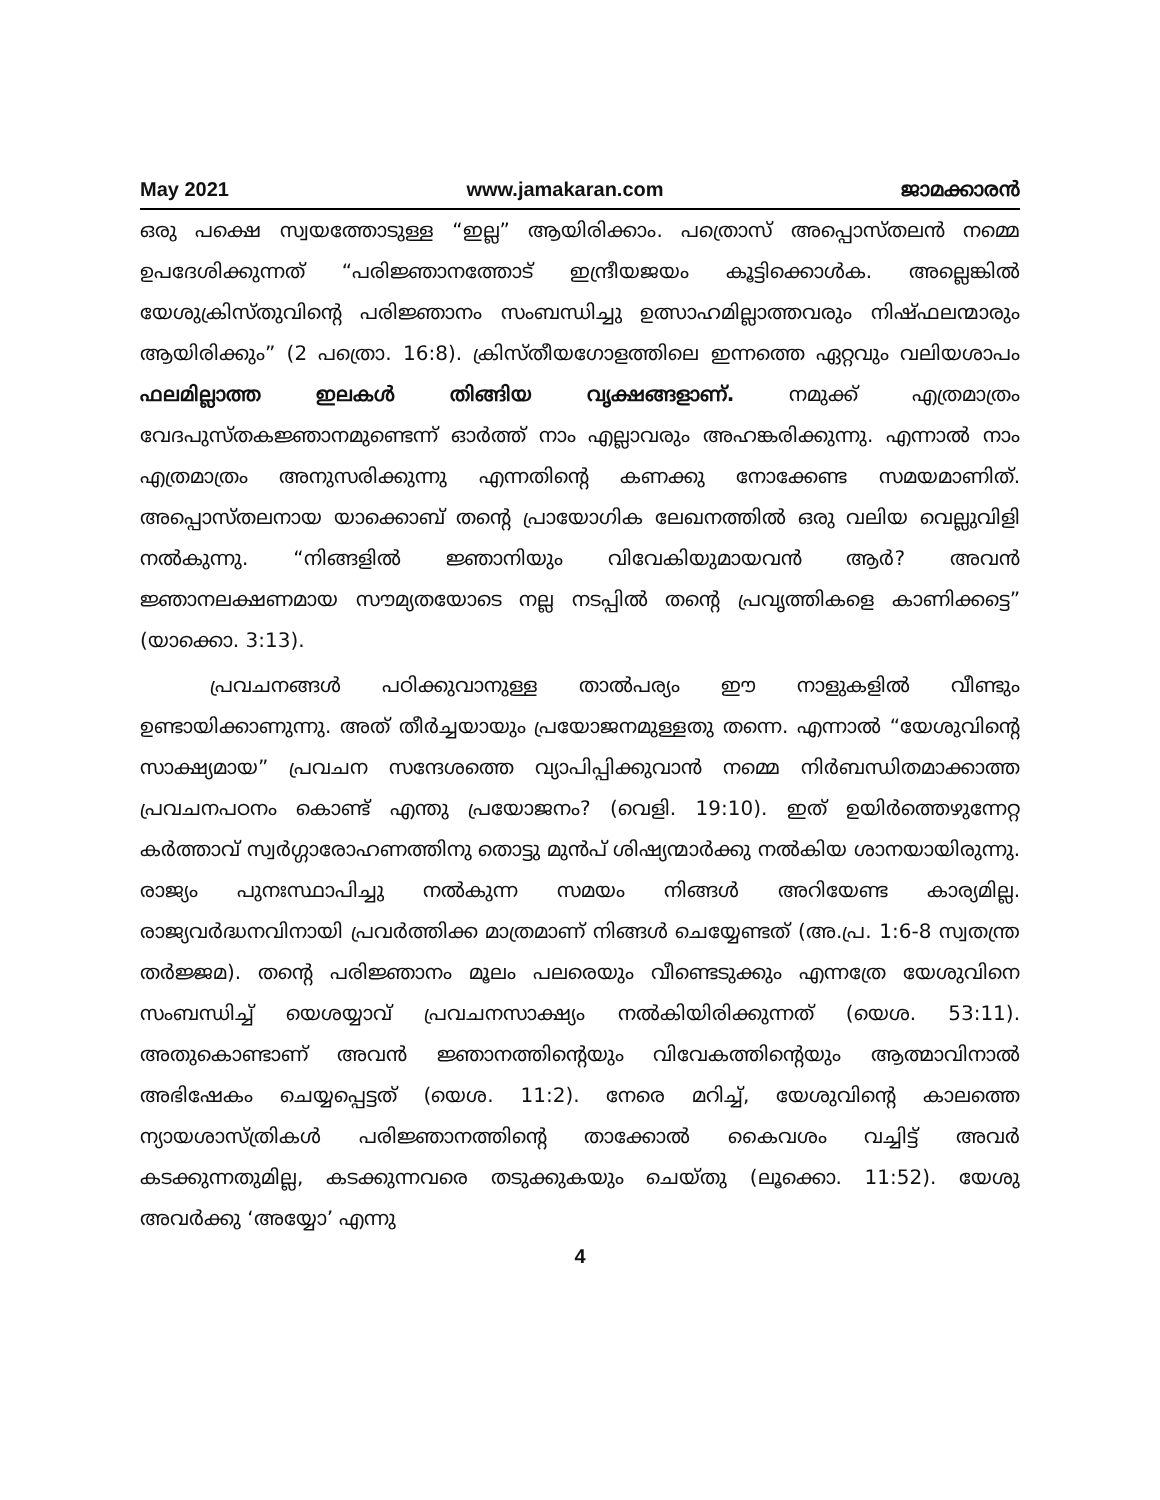May 2021 www.jamakaran.com ജാമക്കാരൻ
ഒരു പക്ഷെ സ്വയത്തോടുള്ള “ഇല്ല” ആയിരിക്കാം. പത്രൊസ് അപ്പൊസ്തലൻ നമ്മെ ഉപദേശിക്കുന്നത് “പരിജ്ഞാനത്തോട് ഇന്ദ്രീയജയം കൂട്ടിക്കൊൾക. അല്ലെങ്കിൽ യേശുക്രിസ്തുവിന്റെ പരിജ്ഞാനം സംബന്ധിച്ചു ഉത്സാഹമില്ലാത്തവരും നിഷ്ഫലന്മാരും ആയിരിക്കും” (2 പത്രൊ. 16:8). ക്രിസ്തീയഗോളത്തിലെ ഇന്നത്തെ ഏറ്റവും വലിയശാപം ഫലമില്ലാത്ത ഇലകൾ തിങ്ങിയ വൃക്ഷങ്ങളാണ്. നമുക്ക് എത്രമാത്രം വേദപുസ്തകജ്ഞാനമുണ്ടെന്ന് ഓർത്ത് നാം എല്ലാവരും അഹങ്കരിക്കുന്നു. എന്നാൽ നാം എത്രമാത്രം അനുസരിക്കുന്നു എന്നതിന്റെ കണക്കു നോക്കേണ്ട സമയമാണിത്. അപ്പൊസ്തലനായ യാക്കൊബ് തന്റെ പ്രായോഗിക ലേഖനത്തിൽ ഒരു വലിയ വെല്ലുവിളി നൽകുന്നു. “നിങ്ങളിൽ ജ്ഞാനിയും വിവേകിയുമായവൻ ആർ? അവൻ ജ്ഞാനലക്ഷണമായ സൗമ്യതയോടെ നല്ല നടപ്പിൽ തന്റെ പ്രവൃത്തികളെ കാണിക്കട്ടെ” (യാക്കൊ. 3:13).
പ്രവചനങ്ങൾ പഠിക്കുവാനുള്ള താൽപര്യം ഈ നാളുകളിൽ വീണ്ടും ഉണ്ടായിക്കാണുന്നു. അത് തീർച്ചയായും പ്രയോജനമുള്ളതു തന്നെ. എന്നാൽ “യേശുവിന്റെ സാക്ഷ്യമായ” പ്രവചന സന്ദേശത്തെ വ്യാപിപ്പിക്കുവാൻ നമ്മെ നിർബന്ധിതമാക്കാത്ത പ്രവചനപഠനം കൊണ്ട് എന്തു പ്രയോജനം? (വെളി. 19:10). ഇത് ഉയിർത്തെഴുന്നേറ്റ കർത്താവ് സ്വർഗ്ഗാരോഹണത്തിനു തൊട്ടു മുൻപ് ശിഷ്യന്മാർക്കു നൽകിയ ശാനയായിരുന്നു. രാജ്യം പുനഃസ്ഥാപിച്ചു നൽകുന്ന സമയം നിങ്ങൾ അറിയേണ്ട കാര്യമില്ല. രാജ്യവർദ്ധനവിനായി പ്രവർത്തിക്ക മാത്രമാണ് നിങ്ങൾ ചെയ്യേണ്ടത് (അ.പ്ര. 1:6-8 സ്വതന്ത്ര തർജ്ജമ). തന്റെ പരിജ്ഞാനം മൂലം പലരെയും വീണ്ടെടുക്കും എന്നത്രേ യേശുവിനെ സംബന്ധിച്ച് യെശയ്യാവ് പ്രവചനസാക്ഷ്യം നൽകിയിരിക്കുന്നത് (യെശ. 53:11). അതുകൊണ്ടാണ് അവൻ ജ്ഞാനത്തിന്റെയും വിവേകത്തിന്റെയും ആത്മാവിനാൽ അഭിഷേകം ചെയ്യപ്പെട്ടത് (യെശ. 11:2). നേരെ മറിച്ച്, യേശുവിന്റെ കാലത്തെ ന്യായശാസ്ത്രികൾ പരിജ്ഞാനത്തിന്റെ താക്കോൽ കൈവശം വച്ചിട്ട് അവർ കടക്കുന്നതുമില്ല, കടക്കുന്നവരെ തടുക്കുകയും ചെയ്തു (ലൂക്കൊ. 11:52). യേശു അവർക്കു ‘അയ്യോ’ എന്നു
4